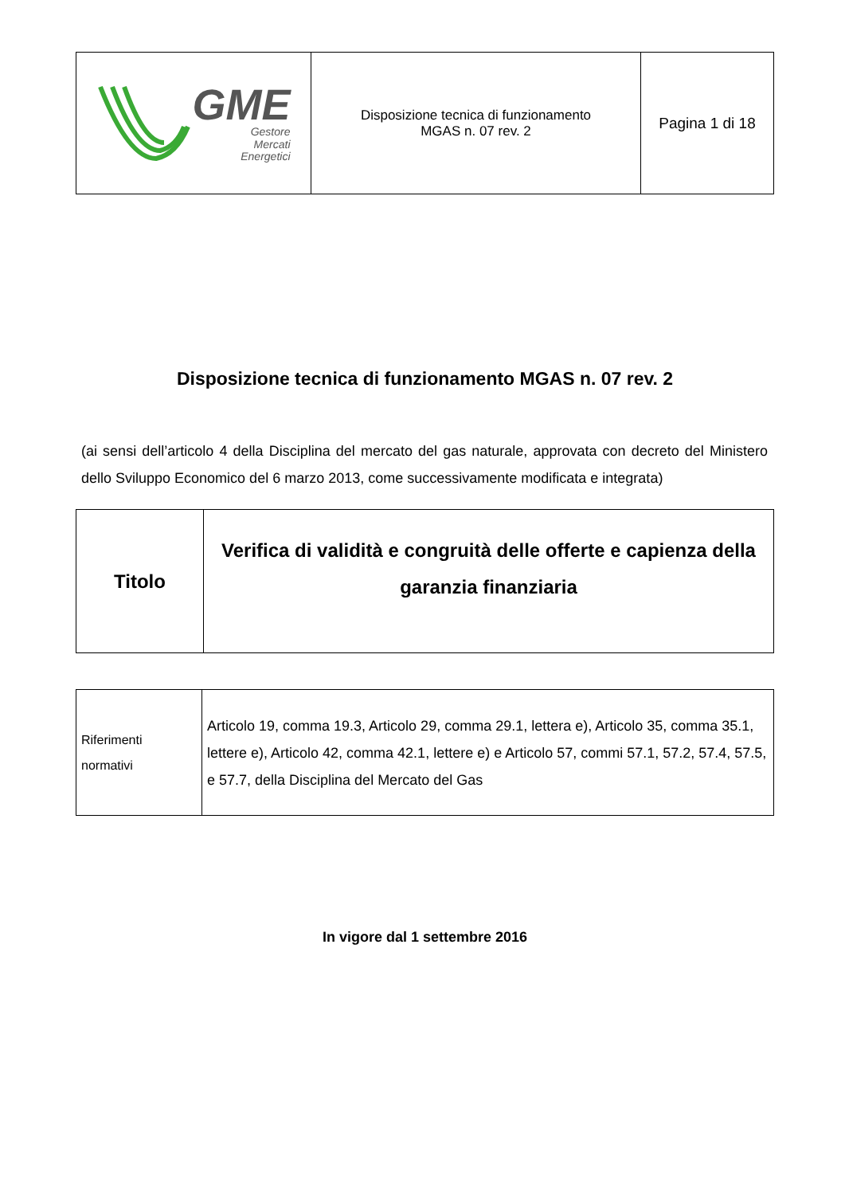| GME Gestore Mercati Energetici | Disposizione tecnica di funzionamento MGAS n. 07 rev. 2 | Pagina 1 di 18 |
Disposizione tecnica di funzionamento MGAS n. 07 rev. 2
(ai sensi dell’articolo 4 della Disciplina del mercato del gas naturale, approvata con decreto del Ministero dello Sviluppo Economico del 6 marzo 2013, come successivamente modificata e integrata)
| Titolo | Verifica di validità e congruità delle offerte e capienza della garanzia finanziaria |
| Riferimenti normativi | Articolo 19, comma 19.3, Articolo 29, comma 29.1, lettera e), Articolo 35, comma 35.1, lettere e), Articolo 42, comma 42.1, lettere e) e Articolo 57, commi 57.1, 57.2, 57.4, 57.5, e 57.7, della Disciplina del Mercato del Gas |
In vigore dal 1 settembre 2016